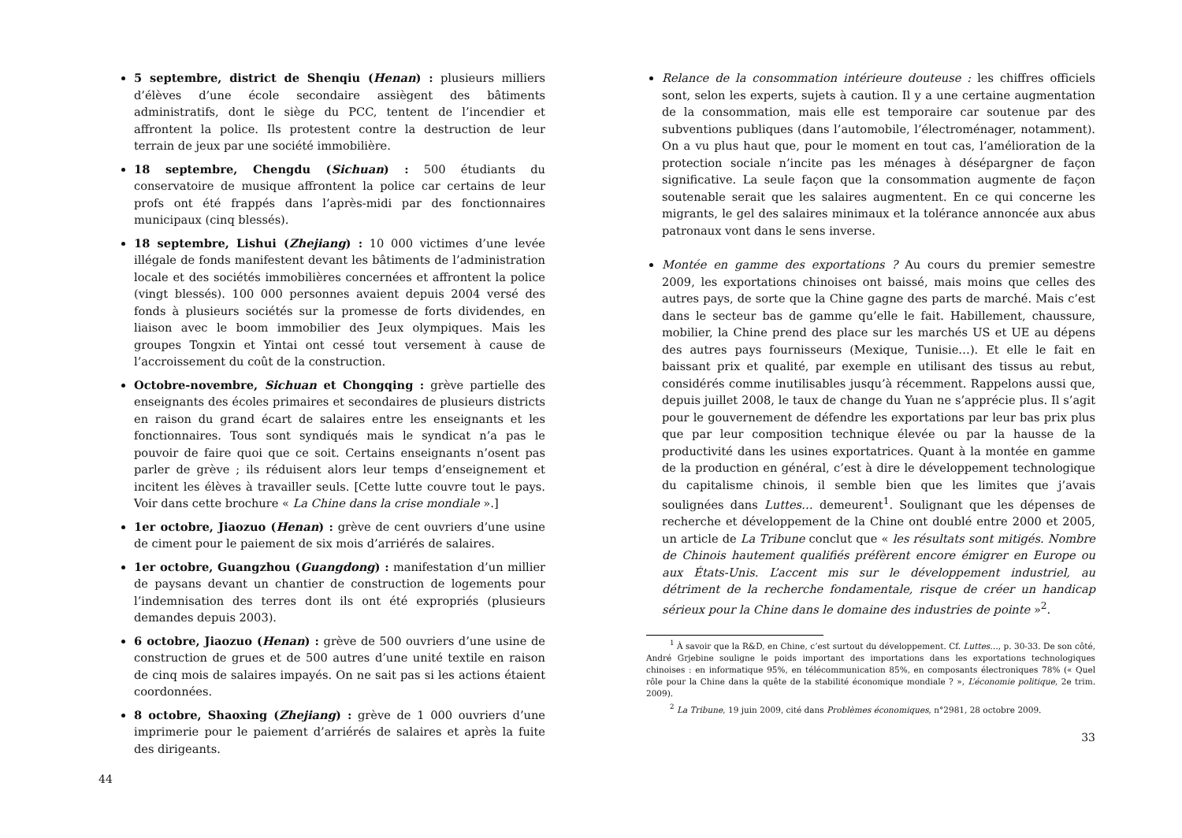5 septembre, district de Shenqiu (Henan) : plusieurs milliers d’élèves d’une école secondaire assiègent des bâtiments administratifs, dont le siège du PCC, tentent de l’incendier et affrontent la police. Ils protestent contre la destruction de leur terrain de jeux par une société immobilière.
18 septembre, Chengdu (Sichuan) : 500 étudiants du conservatoire de musique affrontent la police car certains de leur profs ont été frappés dans l’après-midi par des fonctionnaires municipaux (cinq blessés).
18 septembre, Lishui (Zhejiang) : 10 000 victimes d’une levée illégale de fonds manifestent devant les bâtiments de l’administration locale et des sociétés immobilières concernées et affrontent la police (vingt blessés). 100 000 personnes avaient depuis 2004 versé des fonds à plusieurs sociétés sur la promesse de forts dividendes, en liaison avec le boom immobilier des Jeux olympiques. Mais les groupes Tongxin et Yintai ont cessé tout versement à cause de l’accroissement du coût de la construction.
Octobre-novembre, Sichuan et Chongqing : grève partielle des enseignants des écoles primaires et secondaires de plusieurs districts en raison du grand écart de salaires entre les enseignants et les fonctionnaires. Tous sont syndiqués mais le syndicat n’a pas le pouvoir de faire quoi que ce soit. Certains enseignants n’osent pas parler de grève ; ils réduisent alors leur temps d’enseignement et incitent les élèves à travailler seuls. [Cette lutte couvre tout le pays. Voir dans cette brochure « La Chine dans la crise mondiale ».]
1er octobre, Jiaozuo (Henan) : grève de cent ouvriers d’une usine de ciment pour le paiement de six mois d’arriérés de salaires.
1er octobre, Guangzhou (Guangdong) : manifestation d’un millier de paysans devant un chantier de construction de logements pour l’indemnisation des terres dont ils ont été expropriés (plusieurs demandes depuis 2003).
6 octobre, Jiaozuo (Henan) : grève de 500 ouvriers d’une usine de construction de grues et de 500 autres d’une unité textile en raison de cinq mois de salaires impayés. On ne sait pas si les actions étaient coordonnées.
8 octobre, Shaoxing (Zhejiang) : grève de 1 000 ouvriers d’une imprimerie pour le paiement d’arriérés de salaires et après la fuite des dirigeants.
44
Relance de la consommation intérieure douteuse : les chiffres officiels sont, selon les experts, sujets à caution. Il y a une certaine augmentation de la consommation, mais elle est temporaire car soutenue par des subventions publiques (dans l’automobile, l’électroménager, notamment). On a vu plus haut que, pour le moment en tout cas, l’amélioration de la protection sociale n’incite pas les ménages à désépargner de façon significative. La seule façon que la consommation augmente de façon soutenable serait que les salaires augmentent. En ce qui concerne les migrants, le gel des salaires minimaux et la tolérance annoncée aux abus patronaux vont dans le sens inverse.
Montée en gamme des exportations ? Au cours du premier semestre 2009, les exportations chinoises ont baissé, mais moins que celles des autres pays, de sorte que la Chine gagne des parts de marché. Mais c’est dans le secteur bas de gamme qu’elle le fait. Habillement, chaussure, mobilier, la Chine prend des place sur les marchés US et UE au dépens des autres pays fournisseurs (Mexique, Tunisie…). Et elle le fait en baissant prix et qualité, par exemple en utilisant des tissus au rebut, considérés comme inutilisables jusqu’à récemment. Rappelons aussi que, depuis juillet 2008, le taux de change du Yuan ne s’apprécie plus. Il s’agit pour le gouvernement de défendre les exportations par leur bas prix plus que par leur composition technique élevée ou par la hausse de la productivité dans les usines exportatrices. Quant à la montée en gamme de la production en général, c’est à dire le développement technologique du capitalisme chinois, il semble bien que les limites que j’avais soulignées dans Luttes… demeurent<sup>1</sup>. Soulignant que les dépenses de recherche et développement de la Chine ont doublé entre 2000 et 2005, un article de La Tribune conclut que « les résultats sont mitigés. Nombre de Chinois hautement qualifiés préfèrent encore émigrer en Europe ou aux États-Unis. L’accent mis sur le développement industriel, au détriment de la recherche fondamentale, risque de créer un handicap sérieux pour la Chine dans le domaine des industries de pointe »<sup>2</sup>.
<sup>1</sup> À savoir que la R&D, en Chine, c’est surtout du développement. Cf. Luttes…, p. 30-33. De son côté, André Grjebine souligne le poids important des importations dans les exportations technologiques chinoises : en informatique 95%, en télécommunication 85%, en composants électroniques 78% (« Quel rôle pour la Chine dans la quête de la stabilité économique mondiale ? », L’économie politique, 2e trim. 2009).
<sup>2</sup> La Tribune, 19 juin 2009, cité dans Problèmes économiques, n°2981, 28 octobre 2009.
33